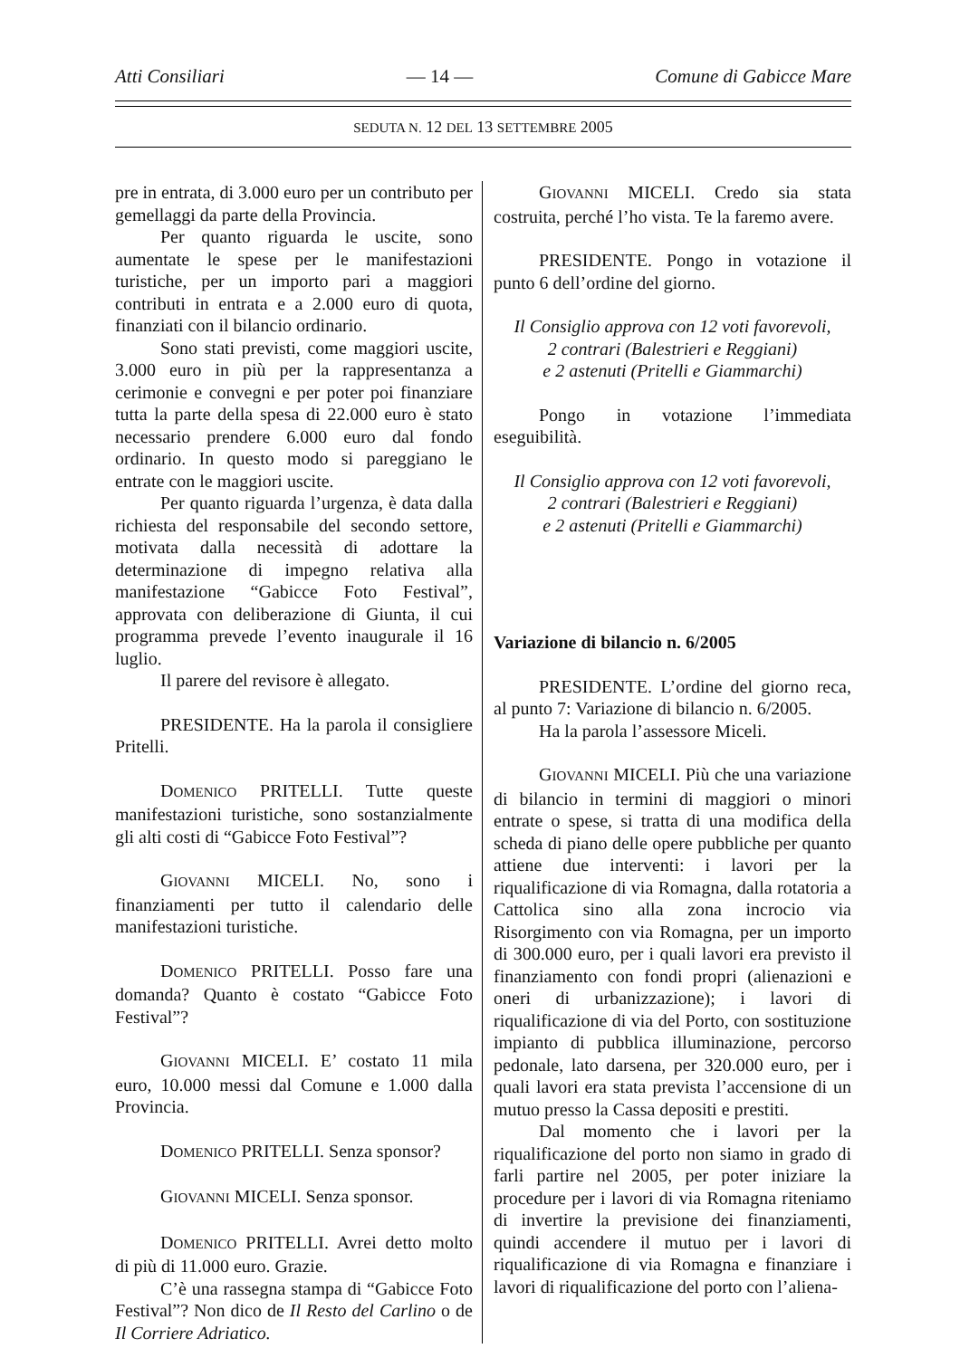Atti Consiliari — 14 — Comune di Gabicce Mare
SEDUTA N. 12 DEL 13 SETTEMBRE 2005
pre in entrata, di 3.000 euro per un contributo per gemellaggi da parte della Provincia.
Per quanto riguarda le uscite, sono aumentate le spese per le manifestazioni turistiche, per un importo pari a maggiori contributi in entrata e a 2.000 euro di quota, finanziati con il bilancio ordinario.
Sono stati previsti, come maggiori uscite, 3.000 euro in più per la rappresentanza a cerimonie e convegni e per poter poi finanziare tutta la parte della spesa di 22.000 euro è stato necessario prendere 6.000 euro dal fondo ordinario. In questo modo si pareggiano le entrate con le maggiori uscite.
Per quanto riguarda l’urgenza, è data dalla richiesta del responsabile del secondo settore, motivata dalla necessità di adottare la determinazione di impegno relativa alla manifestazione “Gabicce Foto Festival”, approvata con deliberazione di Giunta, il cui programma prevede l’evento inaugurale il 16 luglio.
Il parere del revisore è allegato.
PRESIDENTE. Ha la parola il consigliere Pritelli.
DOMENICO PRITELLI. Tutte queste manifestazioni turistiche, sono sostanzialmente gli alti costi di “Gabicce Foto Festival”?
GIOVANNI MICELI. No, sono i finanziamenti per tutto il calendario delle manifestazioni turistiche.
DOMENICO PRITELLI. Posso fare una domanda? Quanto è costato “Gabicce Foto Festival”?
GIOVANNI MICELI. E’ costato 11 mila euro, 10.000 messi dal Comune e 1.000 dalla Provincia.
DOMENICO PRITELLI. Senza sponsor?
GIOVANNI MICELI. Senza sponsor.
DOMENICO PRITELLI. Avrei detto molto di più di 11.000 euro. Grazie.
C’è una rassegna stampa di “Gabicce Foto Festival”? Non dico de Il Resto del Carlino o de Il Corriere Adriatico.
GIOVANNI MICELI. Credo sia stata costruita, perché l’ho vista. Te la faremo avere.
PRESIDENTE. Pongo in votazione il punto 6 dell’ordine del giorno.
Il Consiglio approva con 12 voti favorevoli,
2 contrari (Balestrieri e Reggiani)
e 2 astenuti (Pritelli e Giammarchi)
Pongo in votazione l’immediata eseguibilità.
Il Consiglio approva con 12 voti favorevoli,
2 contrari (Balestrieri e Reggiani)
e 2 astenuti (Pritelli e Giammarchi)
Variazione di bilancio n. 6/2005
PRESIDENTE. L’ordine del giorno reca, al punto 7: Variazione di bilancio n. 6/2005.
Ha la parola l’assessore Miceli.
GIOVANNI MICELI. Più che una variazione di bilancio in termini di maggiori o minori entrate o spese, si tratta di una modifica della scheda di piano delle opere pubbliche per quanto attiene due interventi: i lavori per la riqualificazione di via Romagna, dalla rotatoria a Cattolica sino alla zona incrocio via Risorgimento con via Romagna, per un importo di 300.000 euro, per i quali lavori era previsto il finanziamento con fondi propri (alienazioni e oneri di urbanizzazione); i lavori di riqualificazione di via del Porto, con sostituzione impianto di pubblica illuminazione, percorso pedonale, lato darsena, per 320.000 euro, per i quali lavori era stata prevista l’accensione di un mutuo presso la Cassa depositi e prestiti.
Dal momento che i lavori per la riqualificazione del porto non siamo in grado di farli partire nel 2005, per poter iniziare la procedure per i lavori di via Romagna riteniamo di invertire la previsione dei finanziamenti, quindi accendere il mutuo per i lavori di riqualificazione di via Romagna e finanziare i lavori di riqualificazione del porto con l’aliena-